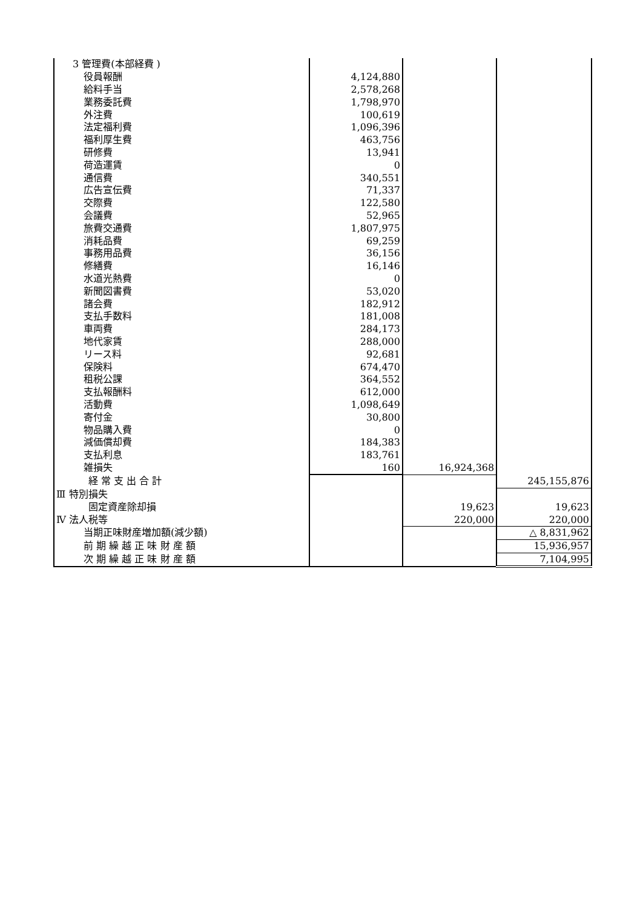| 3 管理費(本部経費 ) | | | |
| 役員報酬 | 4,124,880 | | |
| 給料手当 | 2,578,268 | | |
| 業務委託費 | 1,798,970 | | |
| 外注費 | 100,619 | | |
| 法定福利費 | 1,096,396 | | |
| 福利厚生費 | 463,756 | | |
| 研修費 | 13,941 | | |
| 荷造運賃 | 0 | | |
| 通信費 | 340,551 | | |
| 広告宣伝費 | 71,337 | | |
| 交際費 | 122,580 | | |
| 会議費 | 52,965 | | |
| 旅費交通費 | 1,807,975 | | |
| 消耗品費 | 69,259 | | |
| 事務用品費 | 36,156 | | |
| 修繕費 | 16,146 | | |
| 水道光熱費 | 0 | | |
| 新聞図書費 | 53,020 | | |
| 諸会費 | 182,912 | | |
| 支払手数料 | 181,008 | | |
| 車両費 | 284,173 | | |
| 地代家賃 | 288,000 | | |
| リース料 | 92,681 | | |
| 保険料 | 674,470 | | |
| 租税公課 | 364,552 | | |
| 支払報酬料 | 612,000 | | |
| 活動費 | 1,098,649 | | |
| 寄付金 | 30,800 | | |
| 物品購入費 | 0 | | |
| 減価償却費 | 184,383 | | |
| 支払利息 | 183,761 | | |
| 雑損失 | 160 | 16,924,368 | |
| 経 常 支 出 合 計 | | | 245,155,876 |
| Ⅲ 特別損失 | | | |
| 固定資産除却損 | | 19,623 | 19,623 |
| Ⅳ 法人税等 | | 220,000 | 220,000 |
| 当期正味財産増加額(減少額) | | | △ 8,831,962 |
| 前 期 繰 越 正 味 財 産 額 | | | 15,936,957 |
| 次 期 繰 越 正 味 財 産 額 | | | 7,104,995 |